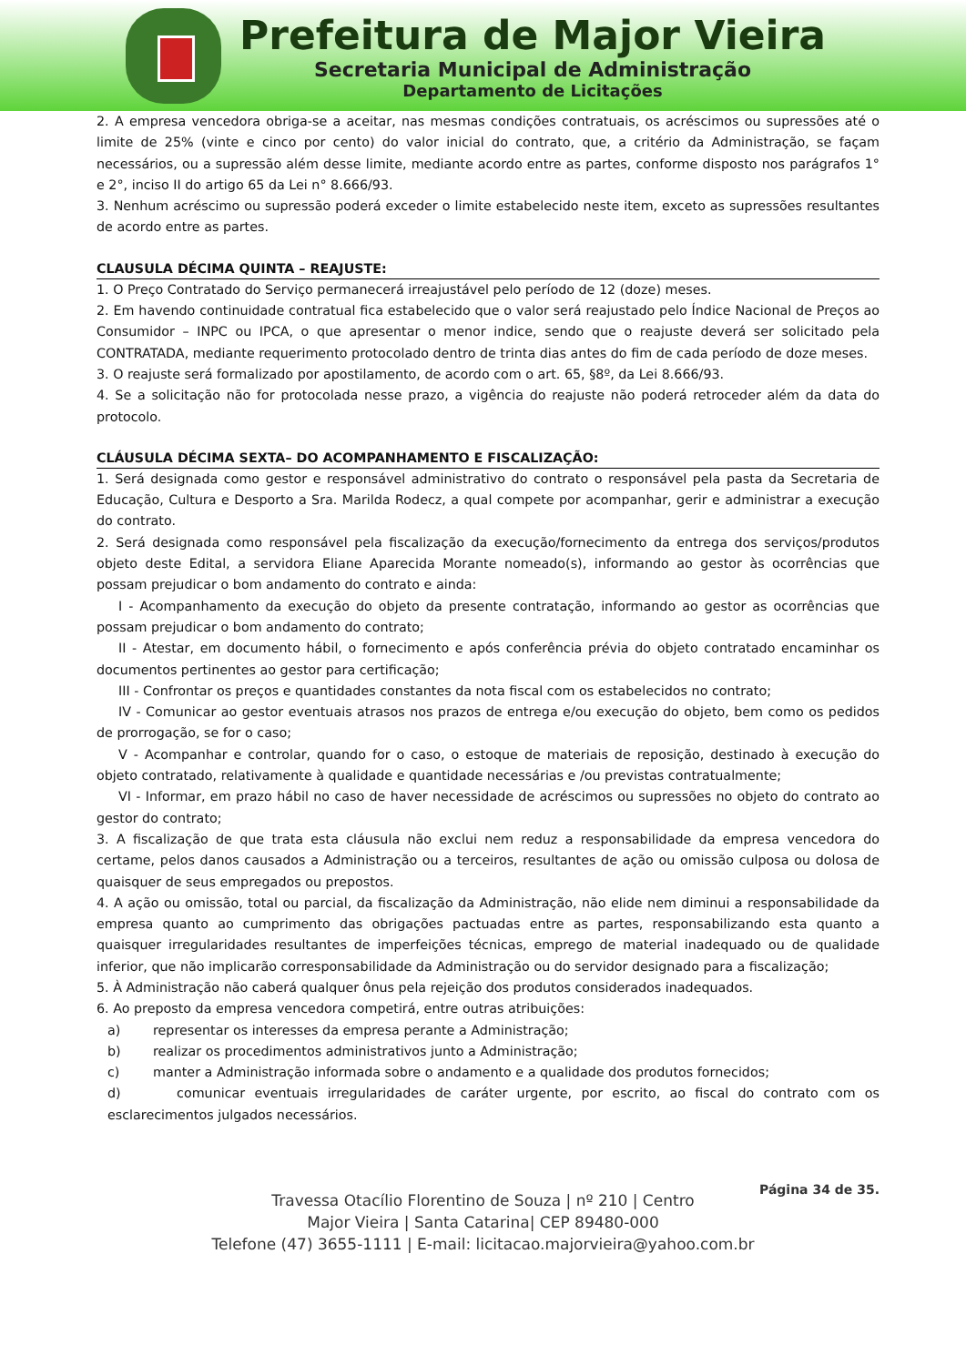Prefeitura de Major Vieira
Secretaria Municipal de Administração
Departamento de Licitações
2. A empresa vencedora obriga-se a aceitar, nas mesmas condições contratuais, os acréscimos ou supressões até o limite de 25% (vinte e cinco por cento) do valor inicial do contrato, que, a critério da Administração, se façam necessários, ou a supressão além desse limite, mediante acordo entre as partes, conforme disposto nos parágrafos 1° e 2°, inciso II do artigo 65 da Lei n° 8.666/93.
3. Nenhum acréscimo ou supressão poderá exceder o limite estabelecido neste item, exceto as supressões resultantes de acordo entre as partes.
CLAUSULA DÉCIMA QUINTA – REAJUSTE:
1. O Preço Contratado do Serviço permanecerá irreajustável pelo período de 12 (doze) meses.
2. Em havendo continuidade contratual fica estabelecido que o valor será reajustado pelo Índice Nacional de Preços ao Consumidor – INPC ou IPCA, o que apresentar o menor indice, sendo que o reajuste deverá ser solicitado pela CONTRATADA, mediante requerimento protocolado dentro de trinta dias antes do fim de cada período de doze meses.
3. O reajuste será formalizado por apostilamento, de acordo com o art. 65, §8º, da Lei 8.666/93.
4. Se a solicitação não for protocolada nesse prazo, a vigência do reajuste não poderá retroceder além da data do protocolo.
CLÁUSULA DÉCIMA SEXTA– DO ACOMPANHAMENTO E FISCALIZAÇÃO:
1. Será designada como gestor e responsável administrativo do contrato o responsável pela pasta da Secretaria de Educação, Cultura e Desporto a Sra. Marilda Rodecz, a qual compete por acompanhar, gerir e administrar a execução do contrato.
2. Será designada como responsável pela fiscalização da execução/fornecimento da entrega dos serviços/produtos objeto deste Edital, a servidora Eliane Aparecida Morante nomeado(s), informando ao gestor às ocorrências que possam prejudicar o bom andamento do contrato e ainda:
I - Acompanhamento da execução do objeto da presente contratação, informando ao gestor as ocorrências que possam prejudicar o bom andamento do contrato;
II - Atestar, em documento hábil, o fornecimento e após conferência prévia do objeto contratado encaminhar os documentos pertinentes ao gestor para certificação;
III - Confrontar os preços e quantidades constantes da nota fiscal com os estabelecidos no contrato;
IV - Comunicar ao gestor eventuais atrasos nos prazos de entrega e/ou execução do objeto, bem como os pedidos de prorrogação, se for o caso;
V - Acompanhar e controlar, quando for o caso, o estoque de materiais de reposição, destinado à execução do objeto contratado, relativamente à qualidade e quantidade necessárias e /ou previstas contratualmente;
VI - Informar, em prazo hábil no caso de haver necessidade de acréscimos ou supressões no objeto do contrato ao gestor do contrato;
3. A fiscalização de que trata esta cláusula não exclui nem reduz a responsabilidade da empresa vencedora do certame, pelos danos causados a Administração ou a terceiros, resultantes de ação ou omissão culposa ou dolosa de quaisquer de seus empregados ou prepostos.
4. A ação ou omissão, total ou parcial, da fiscalização da Administração, não elide nem diminui a responsabilidade da empresa quanto ao cumprimento das obrigações pactuadas entre as partes, responsabilizando esta quanto a quaisquer irregularidades resultantes de imperfeições técnicas, emprego de material inadequado ou de qualidade inferior, que não implicarão corresponsabilidade da Administração ou do servidor designado para a fiscalização;
5. À Administração não caberá qualquer ônus pela rejeição dos produtos considerados inadequados.
6. Ao preposto da empresa vencedora competirá, entre outras atribuições:
a) representar os interesses da empresa perante a Administração;
b) realizar os procedimentos administrativos junto a Administração;
c) manter a Administração informada sobre o andamento e a qualidade dos produtos fornecidos;
d) comunicar eventuais irregularidades de caráter urgente, por escrito, ao fiscal do contrato com os esclarecimentos julgados necessários.
Página 34 de 35.
Travessa Otacílio Florentino de Souza | nº 210 | Centro
Major Vieira | Santa Catarina| CEP 89480-000
Telefone (47) 3655-1111 | E-mail: licitacao.majorvieira@yahoo.com.br